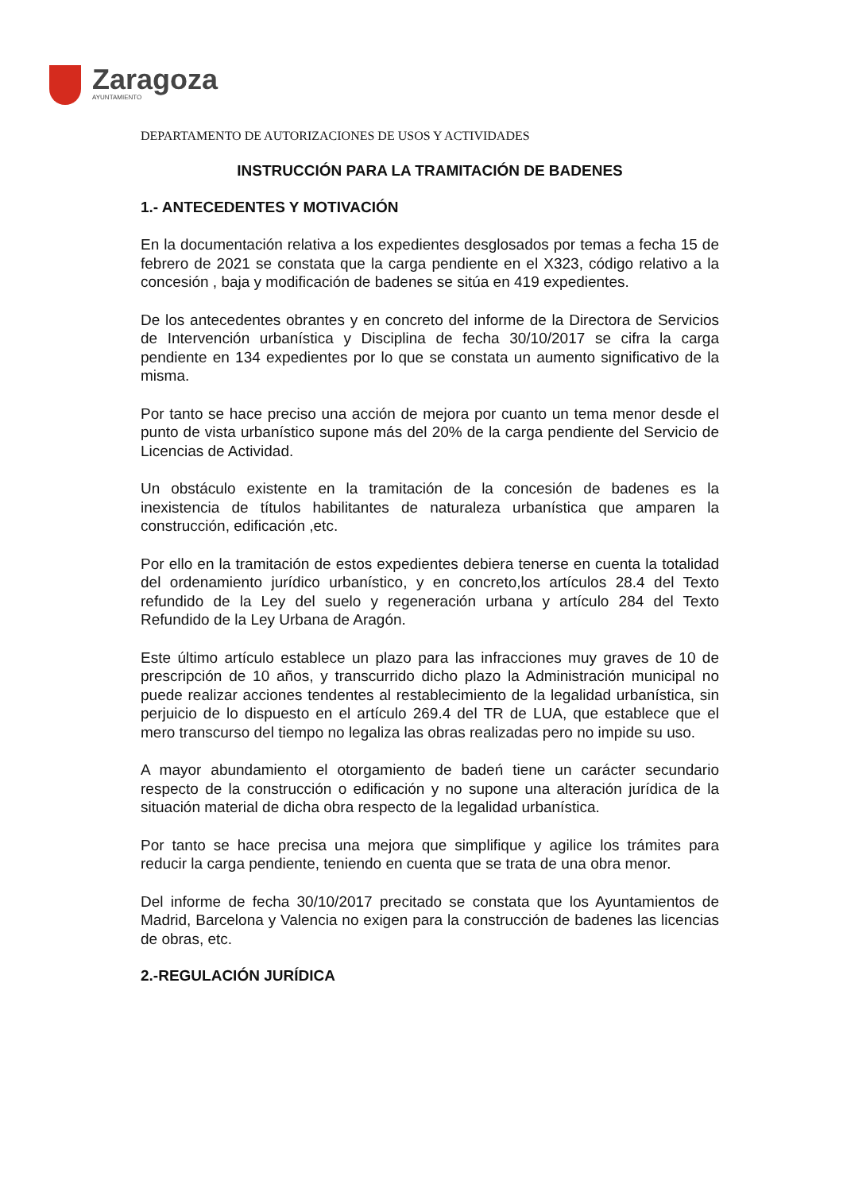Zaragoza
AYUNTAMIENTO
DEPARTAMENTO DE AUTORIZACIONES DE USOS Y ACTIVIDADES
INSTRUCCIÓN PARA LA TRAMITACIÓN DE BADENES
1.- ANTECEDENTES Y MOTIVACIÓN
En la documentación relativa a los expedientes desglosados por temas a fecha 15 de febrero de 2021 se constata que la carga pendiente en el X323, código relativo a la concesión , baja y modificación de badenes se sitúa en 419 expedientes.
De los antecedentes obrantes y en concreto del informe de la Directora de Servicios de Intervención urbanística y Disciplina de fecha 30/10/2017 se cifra la carga pendiente en 134 expedientes por lo que se constata un aumento significativo de la misma.
Por tanto se hace preciso una acción de mejora por cuanto un tema menor desde el punto de vista urbanístico supone más del 20% de la carga pendiente del Servicio de Licencias de Actividad.
Un obstáculo existente en la tramitación de la concesión de badenes es la inexistencia de títulos habilitantes de naturaleza urbanística que amparen la construcción, edificación ,etc.
Por ello en la tramitación de estos expedientes debiera tenerse en cuenta la totalidad del ordenamiento jurídico urbanístico, y en concreto,los artículos 28.4 del Texto refundido de la Ley del suelo y regeneración urbana y artículo 284 del Texto Refundido de la Ley Urbana de Aragón.
Este último artículo establece un plazo para las infracciones muy graves de 10 de prescripción de 10 años, y transcurrido dicho plazo la Administración municipal no puede realizar acciones tendentes al restablecimiento de la legalidad urbanística, sin perjuicio de lo dispuesto en el artículo 269.4 del TR de LUA, que establece que el mero transcurso del tiempo no legaliza las obras realizadas pero no impide su uso.
A mayor abundamiento el otorgamiento de badeń tiene un carácter secundario respecto de la construcción o edificación y no supone una alteración jurídica de la situación material de dicha obra respecto de la legalidad urbanística.
Por tanto se hace precisa una mejora que simplifique y agilice los trámites para reducir la carga pendiente, teniendo en cuenta que se trata de una obra menor.
Del informe de fecha 30/10/2017 precitado se constata que los Ayuntamientos de Madrid, Barcelona y Valencia no exigen para la construcción de badenes las licencias de obras, etc.
2.-REGULACIÓN JURÍDICA